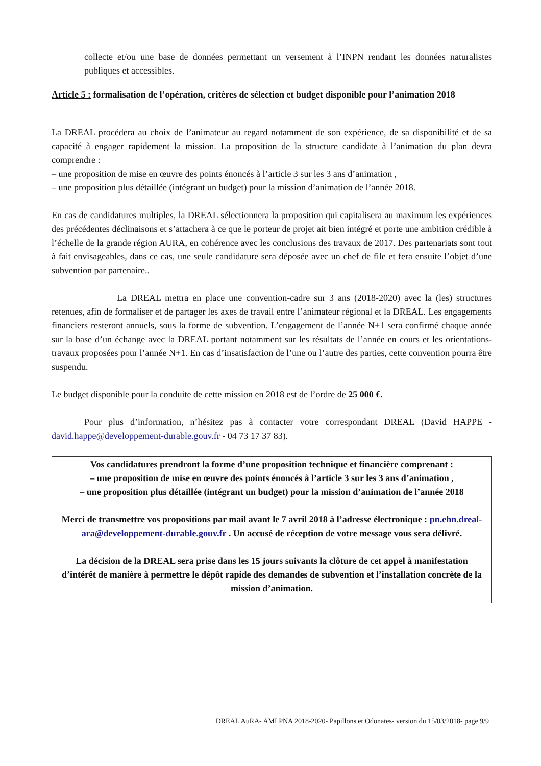collecte et/ou une base de données permettant un versement à l’INPN rendant les données naturalistes publiques et accessibles.
Article 5 : formalisation de l’opération, critères de sélection et budget disponible pour l’animation 2018
La DREAL procédera au choix de l’animateur au regard notamment de son expérience, de sa disponibilité et de sa capacité à engager rapidement la mission. La proposition de la structure candidate à l’animation du plan devra comprendre :
– une proposition de mise en œuvre des points énoncés à l’article 3 sur les 3 ans d’animation ,
– une proposition plus détaillée (intégrant un budget) pour la mission d’animation de l’année 2018.
En cas de candidatures multiples, la DREAL sélectionnera la proposition qui capitalisera au maximum les expériences des précédentes déclinaisons et s’attachera à ce que le porteur de projet ait bien intégré et porte une ambition crédible à l’échelle de la grande région AURA, en cohérence avec les conclusions des travaux de 2017. Des partenariats sont tout à fait envisageables, dans ce cas, une seule candidature sera déposée avec un chef de file et fera ensuite l’objet d’une subvention par partenaire..
La DREAL mettra en place une convention-cadre sur 3 ans (2018-2020) avec la (les) structures retenues, afin de formaliser et de partager les axes de travail entre l’animateur régional et la DREAL. Les engagements financiers resteront annuels, sous la forme de subvention. L’engagement de l’année N+1 sera confirmé chaque année sur la base d’un échange avec la DREAL portant notamment sur les résultats de l’année en cours et les orientations-travaux proposées pour l’année N+1. En cas d’insatisfaction de l’une ou l’autre des parties, cette convention pourra être suspendu.
Le budget disponible pour la conduite de cette mission en 2018 est de l’ordre de 25 000 €.
Pour plus d’information, n’hésitez pas à contacter votre correspondant DREAL (David HAPPE - david.happe@developpement-durable.gouv.fr - 04 73 17 37 83).
Vos candidatures prendront la forme d’une proposition technique et financière comprenant :
– une proposition de mise en œuvre des points énoncés à l’article 3 sur les 3 ans d’animation ,
– une proposition plus détaillée (intégrant un budget) pour la mission d’animation de l’année 2018
Merci de transmettre vos propositions par mail avant le 7 avril 2018 à l’adresse électronique : pn.ehn.dreal-ara@developpement-durable.gouv.fr . Un accusé de réception de votre message vous sera délivré.
La décision de la DREAL sera prise dans les 15 jours suivants la clôture de cet appel à manifestation d’intérêt de manière à permettre le dépôt rapide des demandes de subvention et l’installation concrète de la mission d’animation.
DREAL AuRA- AMI PNA 2018-2020- Papillons et Odonates- version du 15/03/2018- page 9/9